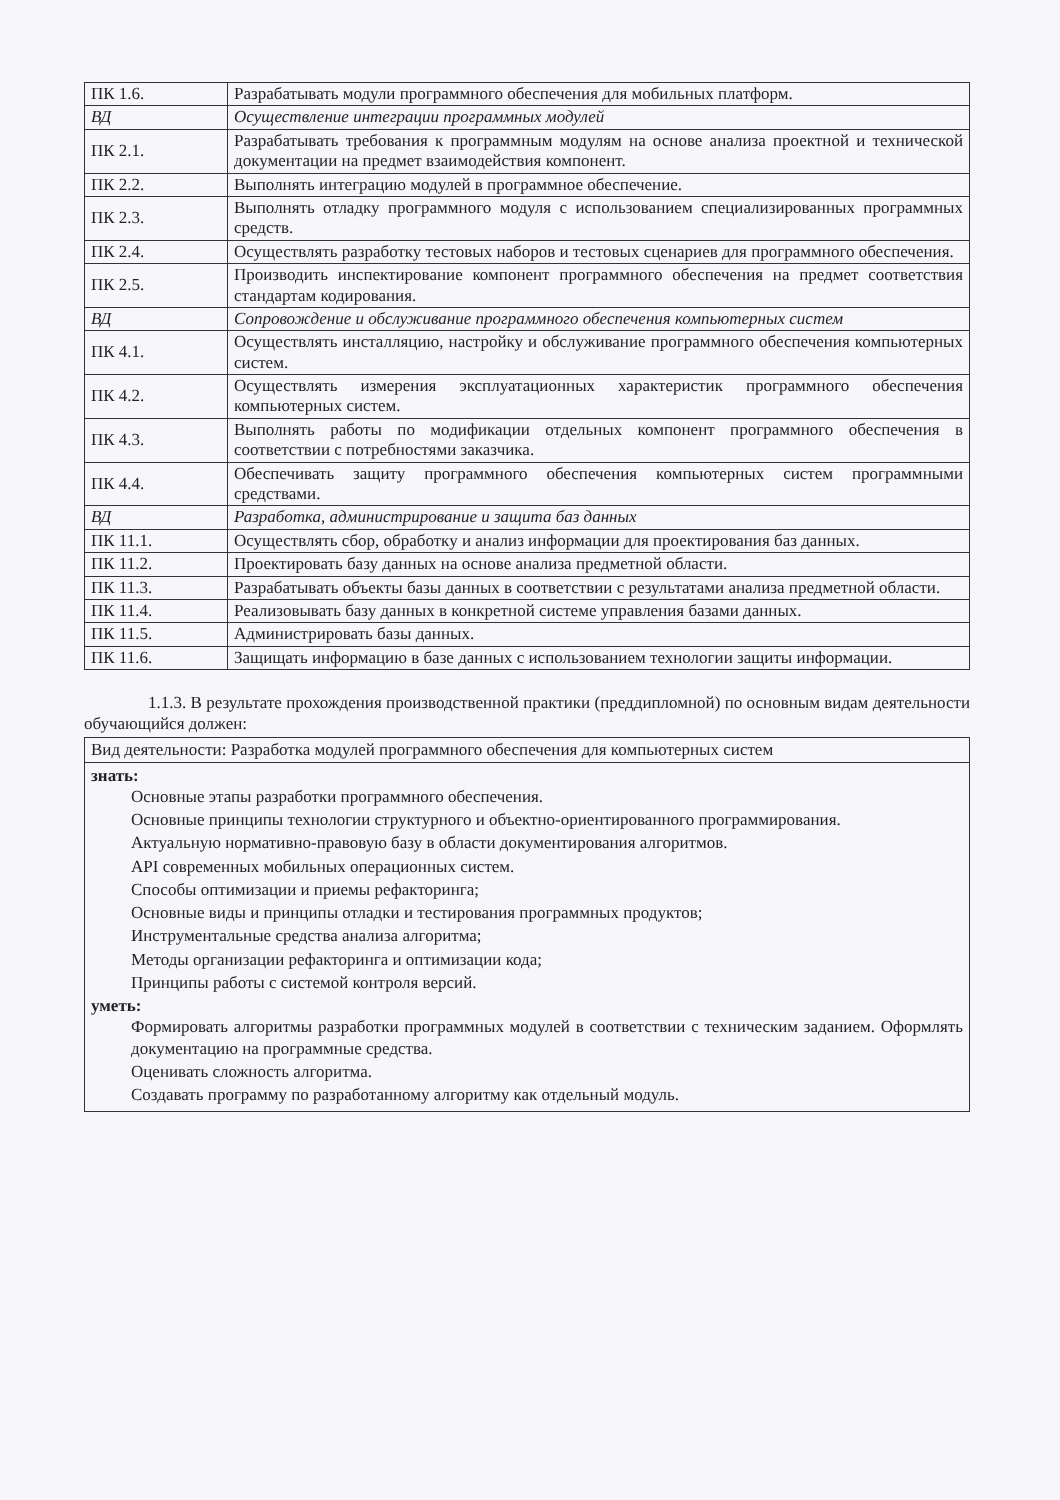| ПК 1.6. | Разрабатывать модули программного обеспечения для мобильных платформ. |
| ВД | Осуществление интеграции программных модулей |
| ПК 2.1. | Разрабатывать требования к программным модулям на основе анализа проектной и технической документации на предмет взаимодействия компонент. |
| ПК 2.2. | Выполнять интеграцию модулей в программное обеспечение. |
| ПК 2.3. | Выполнять отладку программного модуля с использованием специализированных программных средств. |
| ПК 2.4. | Осуществлять разработку тестовых наборов и тестовых сценариев для программного обеспечения. |
| ПК 2.5. | Производить инспектирование компонент программного обеспечения на предмет соответствия стандартам кодирования. |
| ВД | Сопровождение и обслуживание программного обеспечения компьютерных систем |
| ПК 4.1. | Осуществлять инсталляцию, настройку и обслуживание программного обеспечения компьютерных систем. |
| ПК 4.2. | Осуществлять измерения эксплуатационных характеристик программного обеспечения компьютерных систем. |
| ПК 4.3. | Выполнять работы по модификации отдельных компонент программного обеспечения в соответствии с потребностями заказчика. |
| ПК 4.4. | Обеспечивать защиту программного обеспечения компьютерных систем программными средствами. |
| ВД | Разработка, администрирование и защита баз данных |
| ПК 11.1. | Осуществлять сбор, обработку и анализ информации для проектирования баз данных. |
| ПК 11.2. | Проектировать базу данных на основе анализа предметной области. |
| ПК 11.3. | Разрабатывать объекты базы данных в соответствии с результатами анализа предметной области. |
| ПК 11.4. | Реализовывать базу данных в конкретной системе управления базами данных. |
| ПК 11.5. | Администрировать базы данных. |
| ПК 11.6. | Защищать информацию в базе данных с использованием технологии защиты информации. |
1.1.3. В результате прохождения производственной практики (преддипломной) по основным видам деятельности обучающийся должен:
Вид деятельности: Разработка модулей программного обеспечения для компьютерных систем
знать:
Основные этапы разработки программного обеспечения.
Основные принципы технологии структурного и объектно-ориентированного программирования.
Актуальную нормативно-правовую базу в области документирования алгоритмов.
API современных мобильных операционных систем.
Способы оптимизации и приемы рефакторинга;
Основные виды и принципы отладки и тестирования программных продуктов;
Инструментальные средства анализа алгоритма;
Методы организации рефакторинга и оптимизации кода;
Принципы работы с системой контроля версий.
уметь:
Формировать алгоритмы разработки программных модулей в соответствии с техническим заданием. Оформлять документацию на программные средства.
Оценивать сложность алгоритма.
Создавать программу по разработанному алгоритму как отдельный модуль.